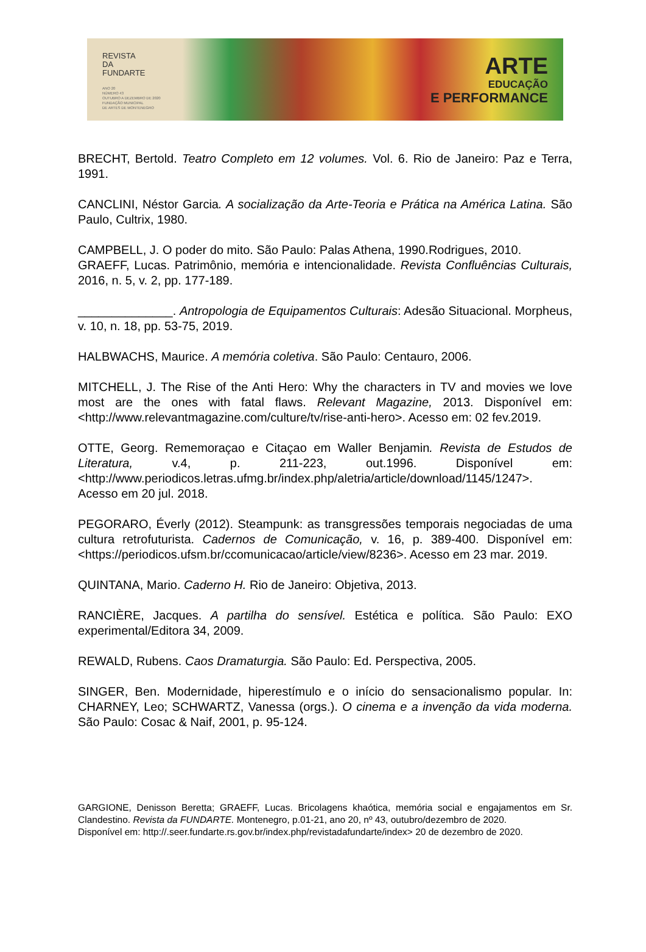REVISTA
DA
FUNDARTE
ANO 20
NÚMERO 43
OUTUBRO A DEZEMBRO DE 2020
FUNDAÇÃO MUNICIPAL
DE ARTES DE MONTENEGRO
ARTE
EDUCAÇÃO
E PERFORMANCE
BRECHT, Bertold. Teatro Completo em 12 volumes. Vol. 6. Rio de Janeiro: Paz e Terra, 1991.
CANCLINI, Néstor Garcia. A socialização da Arte-Teoria e Prática na América Latina. São Paulo, Cultrix, 1980.
CAMPBELL, J. O poder do mito. São Paulo: Palas Athena, 1990.Rodrigues, 2010.
GRAEFF, Lucas. Patrimônio, memória e intencionalidade. Revista Confluências Culturais, 2016, n. 5, v. 2, pp. 177-189.
______________. Antropologia de Equipamentos Culturais: Adesão Situacional. Morpheus, v. 10, n. 18, pp. 53-75, 2019.
HALBWACHS, Maurice. A memória coletiva. São Paulo: Centauro, 2006.
MITCHELL, J. The Rise of the Anti Hero: Why the characters in TV and movies we love most are the ones with fatal flaws. Relevant Magazine, 2013. Disponível em: <http://www.relevantmagazine.com/culture/tv/rise-anti-hero>. Acesso em: 02 fev.2019.
OTTE, Georg. Rememoraçao e Citaçao em Waller Benjamin. Revista de Estudos de Literatura, v.4, p. 211-223, out.1996. Disponível em: <http://www.periodicos.letras.ufmg.br/index.php/aletria/article/download/1145/1247>. Acesso em 20 jul. 2018.
PEGORARO, Éverly (2012). Steampunk: as transgressões temporais negociadas de uma cultura retrofuturista. Cadernos de Comunicação, v. 16, p. 389-400. Disponível em: <https://periodicos.ufsm.br/ccomunicacao/article/view/8236>. Acesso em 23 mar. 2019.
QUINTANA, Mario. Caderno H. Rio de Janeiro: Objetiva, 2013.
RANCIÈRE, Jacques. A partilha do sensível. Estética e política. São Paulo: EXO experimental/Editora 34, 2009.
REWALD, Rubens. Caos Dramaturgia. São Paulo: Ed. Perspectiva, 2005.
SINGER, Ben. Modernidade, hiperestímulo e o início do sensacionalismo popular. In: CHARNEY, Leo; SCHWARTZ, Vanessa (orgs.). O cinema e a invenção da vida moderna. São Paulo: Cosac & Naif, 2001, p. 95-124.
GARGIONE, Denisson Beretta; GRAEFF, Lucas. Bricolagens khaótica, memória social e engajamentos em Sr. Clandestino. Revista da FUNDARTE. Montenegro, p.01-21, ano 20, nº 43, outubro/dezembro de 2020.
Disponível em: http://.seer.fundarte.rs.gov.br/index.php/revistadafundarte/index> 20 de dezembro de 2020.